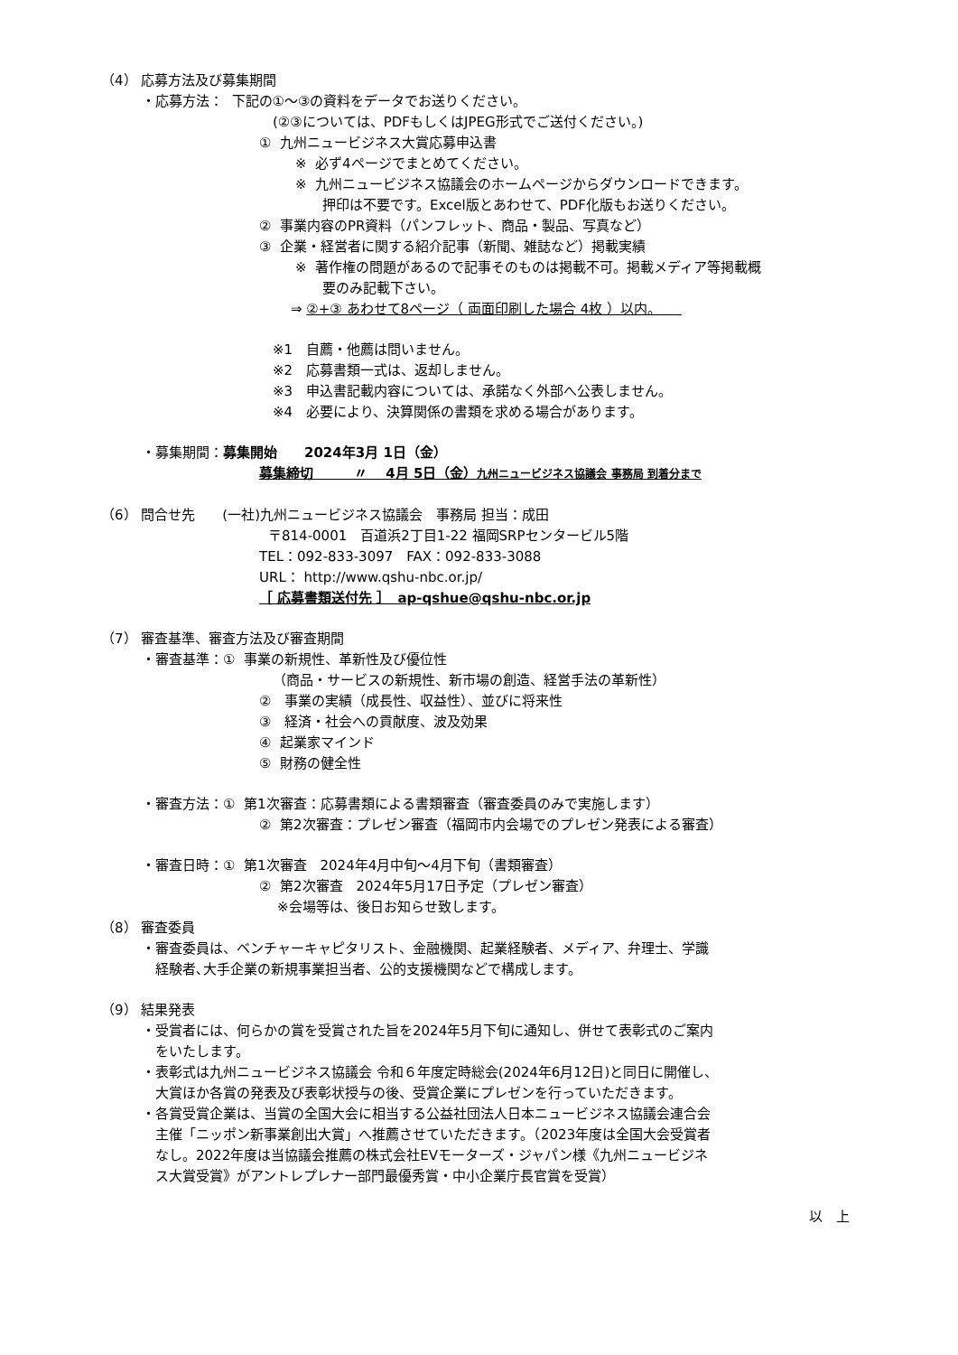（4） 応募方法及び募集期間
　　　・応募方法： 下記の①～③の資料をデータでお送りください。
(②③については、PDFもしくはJPEG形式でご送付ください。)
① 九州ニュービジネス大賞応募申込書
※ 必ず4ページでまとめてください。
※ 九州ニュービジネス協議会のホームページからダウンロードできます。
押印は不要です。Excel版とあわせて、PDF化版もお送りください。
② 事業内容のPR資料（パンフレット、商品・製品、写真など）
③ 企業・経営者に関する紹介記事（新聞、雑誌など）掲載実績
※ 著作権の問題があるので記事そのものは掲載不可。掲載メディア等掲載概
要のみ記載下さい。
⇒ ②+③ あわせて8ページ（ 両面印刷した場合 4枚 ）以内。　　
※1　自薦・他薦は問いません。
※2　応募書類一式は、返却しません。
※3　申込書記載内容については、承諾なく外部へ公表しません。
※4　必要により、決算関係の書類を求める場合があります。
　　　・募集期間：募集開始　　2024年3月 1日（金）
募集締切　　　〃　 4月 5日（金）九州ニュービジネス協議会 事務局 到着分まで
（6） 問合せ先　　(一社)九州ニュービジネス協議会　事務局 担当：成田
〒814-0001　百道浜2丁目1-22 福岡SRPセンタービル5階
TEL：092-833-3097　FAX：092-833-3088
URL： http://www.qshu-nbc.or.jp/
［ 応募書類送付先 ］　ap-qshue@qshu-nbc.or.jp
（7） 審査基準、審査方法及び審査期間
　　　・審査基準：① 事業の新規性、革新性及び優位性
（商品・サービスの新規性、新市場の創造、経営手法の革新性）
②　事業の実績（成長性、収益性）、並びに将来性
③　経済・社会への貢献度、波及効果
④ 起業家マインド
⑤ 財務の健全性
　　　・審査方法：① 第1次審査：応募書類による書類審査（審査委員のみで実施します）
② 第2次審査：プレゼン審査（福岡市内会場でのプレゼン発表による審査）
　　　・審査日時：① 第1次審査　2024年4月中旬～4月下旬（書類審査）
② 第2次審査　2024年5月17日予定（プレゼン審査）
※会場等は、後日お知らせ致します。
（8） 審査委員
　　　・審査委員は、ベンチャーキャピタリスト、金融機関、起業経験者、メディア、弁理士、学識
　　　　経験者､大手企業の新規事業担当者、公的支援機関などで構成します。
（9） 結果発表
　　　・受賞者には、何らかの賞を受賞された旨を2024年5月下旬に通知し、併せて表彰式のご案内
　　　　をいたします。
　　　・表彰式は九州ニュービジネス協議会 令和６年度定時総会(2024年6月12日)と同日に開催し、
　　　　大賞ほか各賞の発表及び表彰状授与の後、受賞企業にプレゼンを行っていただきます。
　　　・各賞受賞企業は、当賞の全国大会に相当する公益社団法人日本ニュービジネス協議会連合会
　　　　主催「ニッポン新事業創出大賞」へ推薦させていただきます。（2023年度は全国大会受賞者
　　　　なし。2022年度は当協議会推薦の株式会社EVモーターズ・ジャパン様《九州ニュービジネ
　　　　ス大賞受賞》がアントレプレナー部門最優秀賞・中小企業庁長官賞を受賞）
以　上